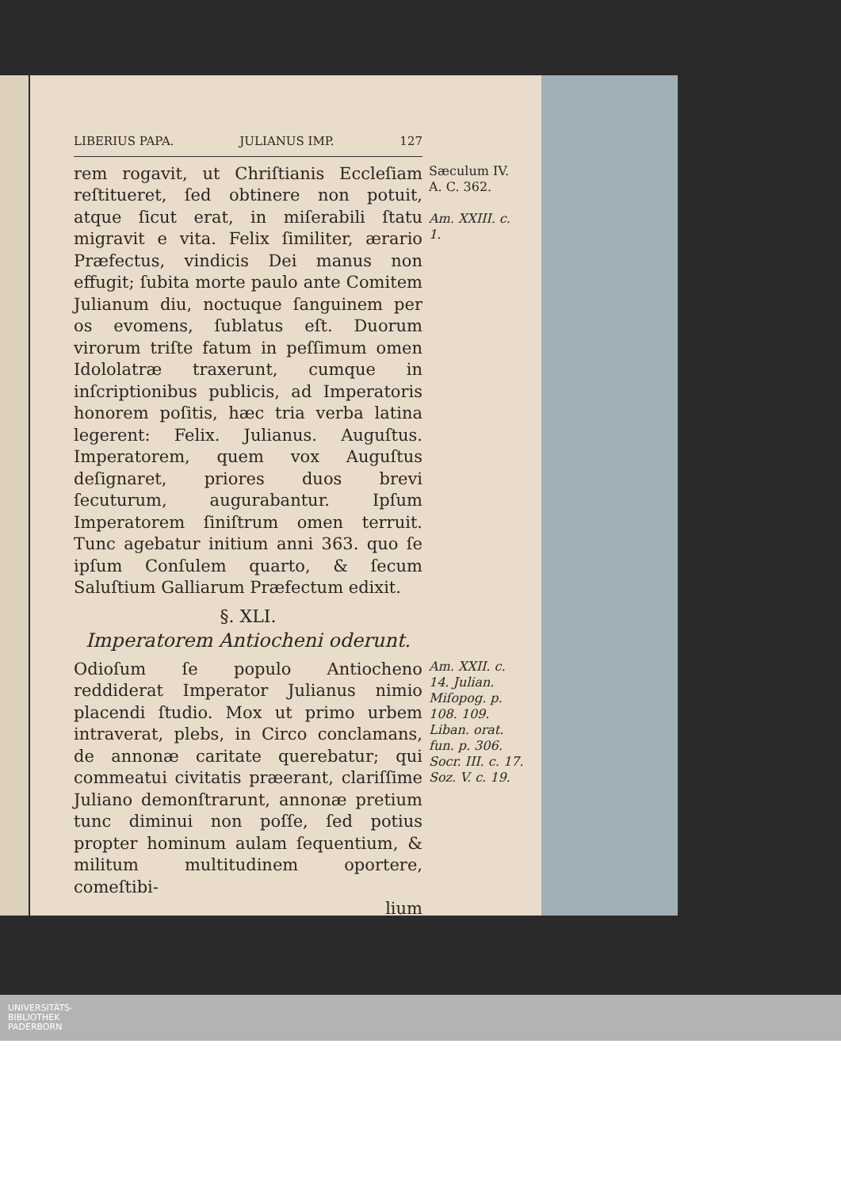LIBERIUS PAPA. JULIANUS IMP. 127
rem rogavit, ut Chriſtianis Eccleſiam reſtitueret, ſed obtinere non potuit, atque ſicut erat, in miſerabili ſtatu migravit e vita. Felix ſimiliter, ærario Præfectus, vindicis Dei manus non effugit; ſubita morte paulo ante Comitem Julianum diu, noctuque ſanguinem per os evomens, ſublatus eſt. Duorum virorum triſte fatum in peſſimum omen Idololatræ traxerunt, cumque in inſcriptionibus publicis, ad Imperatoris honorem poſitis, hæc tria verba latina legerent: Felix. Julianus. Auguſtus. Imperatorem, quem vox Auguſtus deſignaret, priores duos brevi ſecuturum, augurabantur. Ipſum Imperatorem ſiniſtrum omen terruit. Tunc agebatur initium anni 363. quo ſe ipſum Conſulem quarto, & ſecum Saluſtium Galliarum Præfectum edixit.
Sæculum IV.
A. C. 362.
Am. XXIII. c. 1.
§. XLI.
Imperatorem Antiocheni oderunt.
Odioſum ſe populo Antiocheno reddiderat Imperator Julianus nimio placendi ſtudio. Mox ut primo urbem intraverat, plebs, in Circo conclamans, de annonæ caritate querebatur; qui commeatui civitatis præerant, clariſſime Juliano demonſtrarunt, annonæ pretium tunc diminui non poſſe, ſed potius propter hominum aulam ſequentium, & militum multitudinem oportere, comeſtibi-
lium
Am. XXII. c. 14. Julian. Miſopog. p. 108. 109. Liban. orat. fun. p. 306. Socr. III. c. 17. Soz. V. c. 19.
UNIVERSITÄTS-
BIBLIOTHEK
PADERBORN